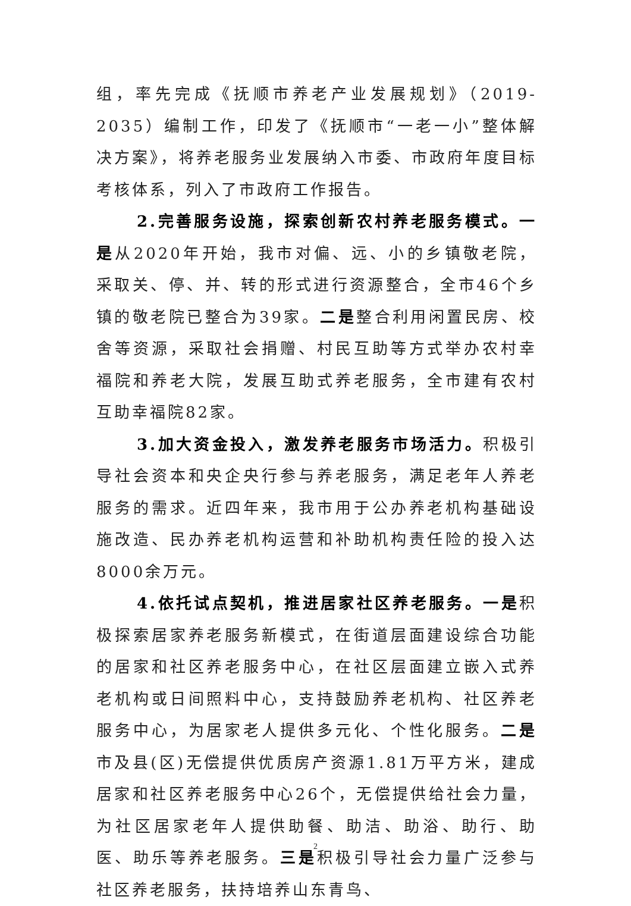组，率先完成《抚顺市养老产业发展规划》（2019-2035）编制工作，印发了《抚顺市“一老一小”整体解决方案》，将养老服务业发展纳入市委、市政府年度目标考核体系，列入了市政府工作报告。
2.完善服务设施，探索创新农村养老服务模式。一是从2020年开始，我市对偏、远、小的乡镇敬老院，采取关、停、并、转的形式进行资源整合，全市46个乡镇的敬老院已整合为39家。二是整合利用闲置民房、校舍等资源，采取社会捐赠、村民互助等方式举办农村幸福院和养老大院，发展互助式养老服务，全市建有农村互助幸福院82家。
3.加大资金投入，激发养老服务市场活力。积极引导社会资本和央企央行参与养老服务，满足老年人养老服务的需求。近四年来，我市用于公办养老机构基础设施改造、民办养老机构运营和补助机构责任险的投入达8000余万元。
4.依托试点契机，推进居家社区养老服务。一是积极探索居家养老服务新模式，在街道层面建设综合功能的居家和社区养老服务中心，在社区层面建立嵌入式养老机构或日间照料中心，支持鼓励养老机构、社区养老服务中心，为居家老人提供多元化、个性化服务。二是市及县(区)无偿提供优质房产资源1.81万平方米，建成居家和社区养老服务中心26个，无偿提供给社会力量，为社区居家老年人提供助餐、助洁、助浴、助行、助医、助乐等养老服务。三是积极引导社会力量广泛参与社区养老服务，扶持培养山东青鸟、
2